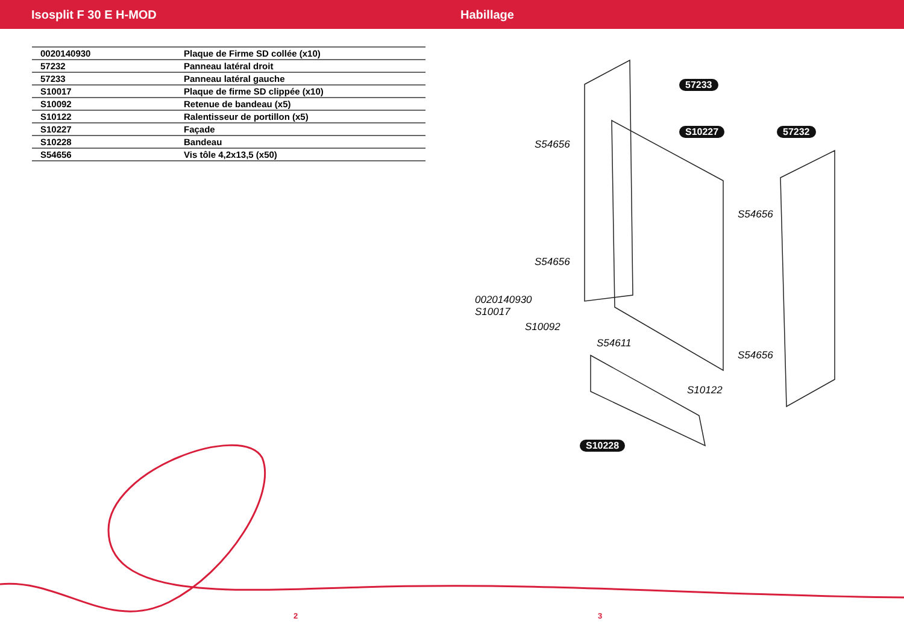Isosplit F 30 E H-MOD Habillage
| 0020140930 | Plaque de Firme SD collée (x10) |
| 57232 | Panneau latéral droit |
| 57233 | Panneau latéral gauche |
| S10017 | Plaque de firme SD clippée (x10) |
| S10092 | Retenue de bandeau (x5) |
| S10122 | Ralentisseur de portillon (x5) |
| S10227 | Façade |
| S10228 | Bandeau |
| S54656 | Vis tôle 4,2x13,5 (x50) |
57233
S10227 57232
S54656
S54656
S54656
0020140930
S10017
S10092
S54611
S54656
S10122
S10228
2 3